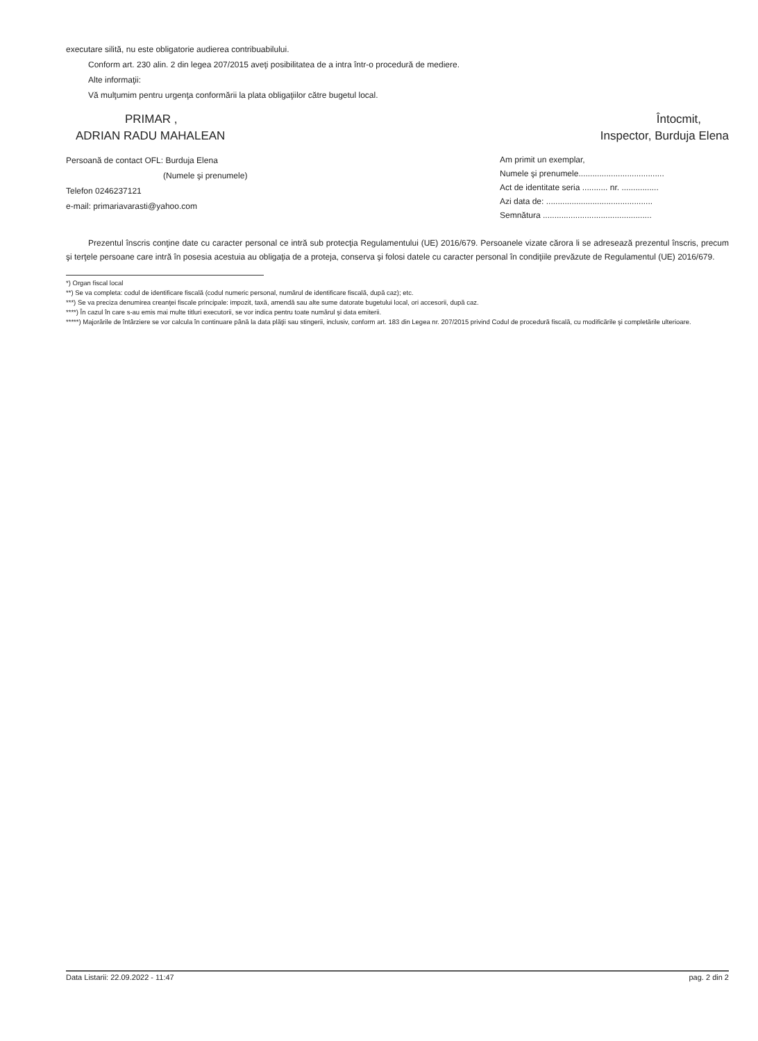executare silită, nu este obligatorie audierea contribuabilului.
Conform art. 230 alin. 2 din legea 207/2015 aveţi posibilitatea de a intra într-o procedură de mediere.
Alte informaţii:
Vă mulţumim pentru urgenţa conformării la plata obligaţiilor către bugetul local.
PRIMAR ,
ADRIAN RADU MAHALEAN
Persoană de contact OFL: Burduja Elena
(Numele şi prenumele)
Telefon 0246237121
e-mail: primariavarasti@yahoo.com
Întocmit,
Inspector, Burduja Elena
Am primit un exemplar,
Numele şi prenumele.....................................
Act de identitate seria ........... nr. ................
Azi data de: ..............................................
Semnătura ...............................................
Prezentul înscris conţine date cu caracter personal ce intră sub protecţia Regulamentului (UE) 2016/679. Persoanele vizate cărora li se adresează prezentul înscris, precum şi terţele persoane care intră în posesia acestuia au obligaţia de a proteja, conserva şi folosi datele cu caracter personal în condiţiile prevăzute de Regulamentul (UE) 2016/679.
*) Organ fiscal local
**) Se va completa: codul de identificare fiscală (codul numeric personal, numărul de identificare fiscală, după caz); etc.
***) Se va preciza denumirea creanţei fiscale principale: impozit, taxă, amendă sau alte sume datorate bugetului local, ori accesorii, după caz.
****) În cazul în care s-au emis mai multe titluri executorii, se vor indica pentru toate numărul şi data emiterii.
*****) Majorările de întârziere se vor calcula în continuare până la data plăţii sau stingerii, inclusiv, conform art. 183 din Legea nr. 207/2015 privind Codul de procedură fiscală, cu modificările şi completările ulterioare.
Data Listarii: 22.09.2022 - 11:47 pag. 2 din 2